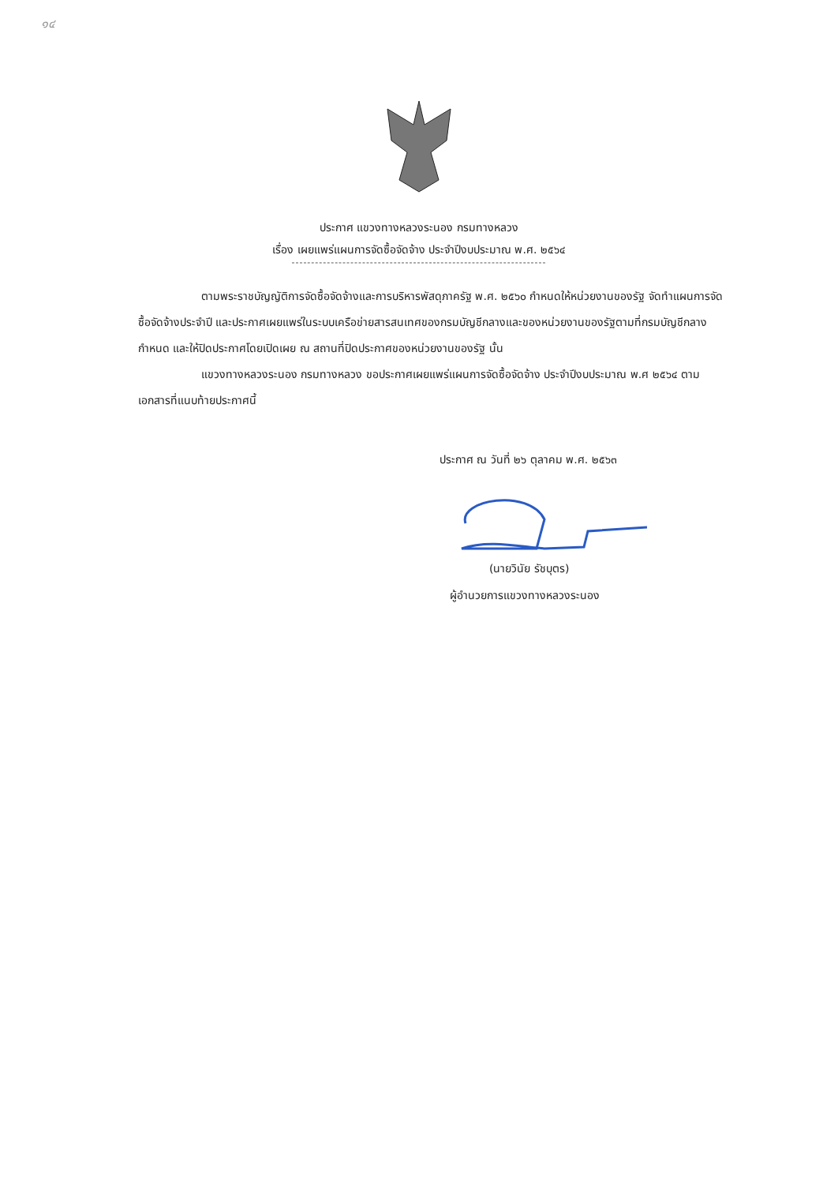๑๔
ประกาศ แขวงทางหลวงระนอง กรมทางหลวง
เรื่อง เผยแพร่แผนการจัดซื้อจัดจ้าง ประจำปีงบประมาณ พ.ศ. ๒๕๖๔
-----------------------------------------------------------------
ตามพระราชบัญญัติการจัดซื้อจัดจ้างและการบริหารพัสดุภาครัฐ พ.ศ. ๒๕๖๐ กำหนดให้หน่วยงานของรัฐ จัดทำแผนการจัดซื้อจัดจ้างประจำปี และประกาศเผยแพร่ในระบบเครือข่ายสารสนเทศของกรมบัญชีกลางและของหน่วยงานของรัฐตามที่กรมบัญชีกลางกำหนด และให้ปิดประกาศโดยเปิดเผย ณ สถานที่ปิดประกาศของหน่วยงานของรัฐ นั้น
แขวงทางหลวงระนอง กรมทางหลวง ขอประกาศเผยแพร่แผนการจัดซื้อจัดจ้าง ประจำปีงบประมาณ พ.ศ ๒๕๖๔ ตามเอกสารที่แนบท้ายประกาศนี้
ประกาศ ณ วันที่ ๒๖ ตุลาคม พ.ศ. ๒๕๖๓
(นายวินัย รัชบุตร)
ผู้อำนวยการแขวงทางหลวงระนอง